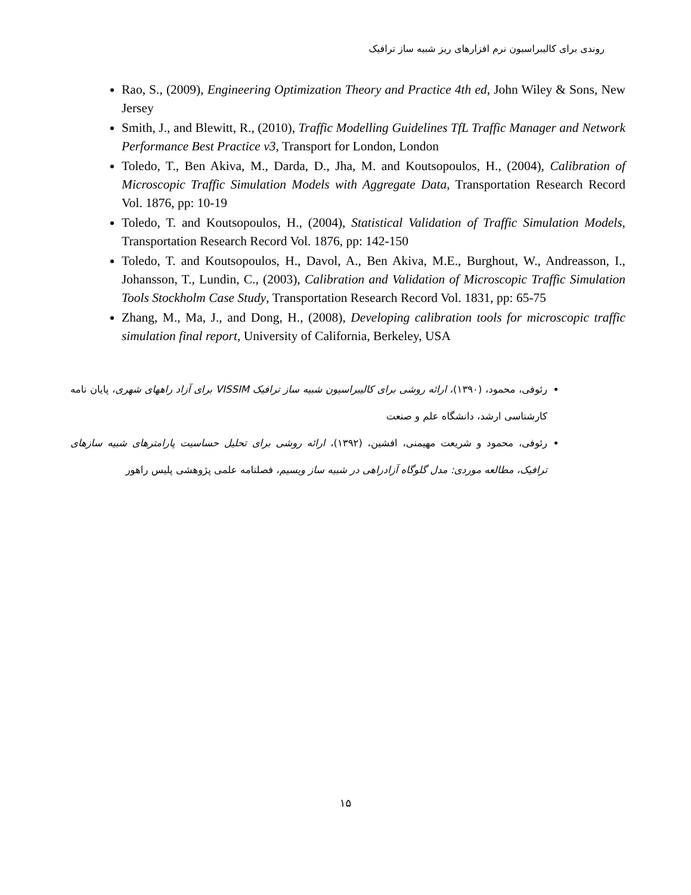روندی برای کالیبراسیون نرم افزارهای ریز شبیه ساز ترافیک
Rao, S., (2009), Engineering Optimization Theory and Practice 4th ed, John Wiley & Sons, New Jersey
Smith, J., and Blewitt, R., (2010), Traffic Modelling Guidelines TfL Traffic Manager and Network Performance Best Practice v3, Transport for London, London
Toledo, T., Ben Akiva, M., Darda, D., Jha, M. and Koutsopoulos, H., (2004), Calibration of Microscopic Traffic Simulation Models with Aggregate Data, Transportation Research Record Vol. 1876, pp: 10-19
Toledo, T. and Koutsopoulos, H., (2004), Statistical Validation of Traffic Simulation Models, Transportation Research Record Vol. 1876, pp: 142-150
Toledo, T. and Koutsopoulos, H., Davol, A., Ben Akiva, M.E., Burghout, W., Andreasson, I., Johansson, T., Lundin, C., (2003), Calibration and Validation of Microscopic Traffic Simulation Tools Stockholm Case Study, Transportation Research Record Vol. 1831, pp: 65-75
Zhang, M., Ma, J., and Dong, H., (2008), Developing calibration tools for microscopic traffic simulation final report, University of California, Berkeley, USA
رئوفی، محمود، (۱۳۹۰)، ارائه روشی برای کالیبراسیون شبیه ساز ترافیک VISSIM برای آزاد راههای شهری، پایان نامه کارشناسی ارشد، دانشگاه علم و صنعت
رئوفی، محمود و شریعت مهیمنی، افشین، (۱۳۹۲)، ارائه روشی برای تحلیل حساسیت پارامترهای شبیه سازهای ترافیک، مطالعه موردی: مدل گلوگاه آزادراهی در شبیه ساز ویسیم، فصلنامه علمی پژوهشی پلیس راهور
۱۵